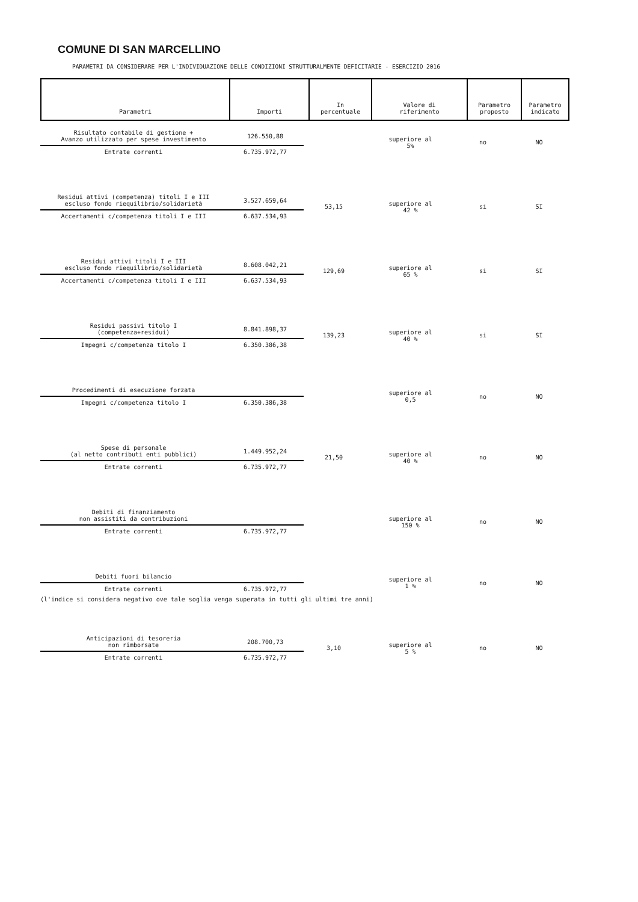COMUNE DI SAN MARCELLINO
PARAMETRI DA CONSIDERARE PER L'INDIVIDUAZIONE DELLE CONDIZIONI STRUTTURALMENTE DEFICITARIE - ESERCIZIO 2016
| Parametri | Importi | In percentuale | Valore di riferimento | Parametro proposto | Parametro indicato |
| --- | --- | --- | --- | --- | --- |
| Risultato contabile di gestione + Avanzo utilizzato per spese investimento | 126.550,88 | | superiore al 5% | no | NO |
| Entrate correnti | 6.735.972,77 | | | | |
| Residui attivi (competenza) titoli I e III escluso fondo riequilibrio/solidarietà | 3.527.659,64 | 53,15 | superiore al 42 % | si | SI |
| Accertamenti c/competenza titoli I e III | 6.637.534,93 | | | | |
| Residui attivi titoli I e III escluso fondo riequilibrio/solidarietà | 8.608.042,21 | 129,69 | superiore al 65 % | si | SI |
| Accertamenti c/competenza titoli I e III | 6.637.534,93 | | | | |
| Residui passivi titolo I (competenza+residui) | 8.841.898,37 | 139,23 | superiore al 40 % | si | SI |
| Impegni c/competenza titolo I | 6.350.386,38 | | | | |
| Procedimenti di esecuzione forzata | | | superiore al 0,5 | no | NO |
| Impegni c/competenza titolo I | 6.350.386,38 | | | | |
| Spese di personale (al netto contributi enti pubblici) | 1.449.952,24 | 21,50 | superiore al 40 % | no | NO |
| Entrate correnti | 6.735.972,77 | | | | |
| Debiti di finanziamento non assistiti da contribuzioni | | | superiore al 150 % | no | NO |
| Entrate correnti | 6.735.972,77 | | | | |
| Debiti fuori bilancio | | | superiore al 1 % | no | NO |
| Entrate correnti | 6.735.972,77 | | | | |
(l'indice si considera negativo ove tale soglia venga superata in tutti gli ultimi tre anni)
| Anticipazioni di tesoreria non rimborsate | 208.700,73 | 3,10 | superiore al 5 % | no | NO |
| Entrate correnti | 6.735.972,77 | | | | |